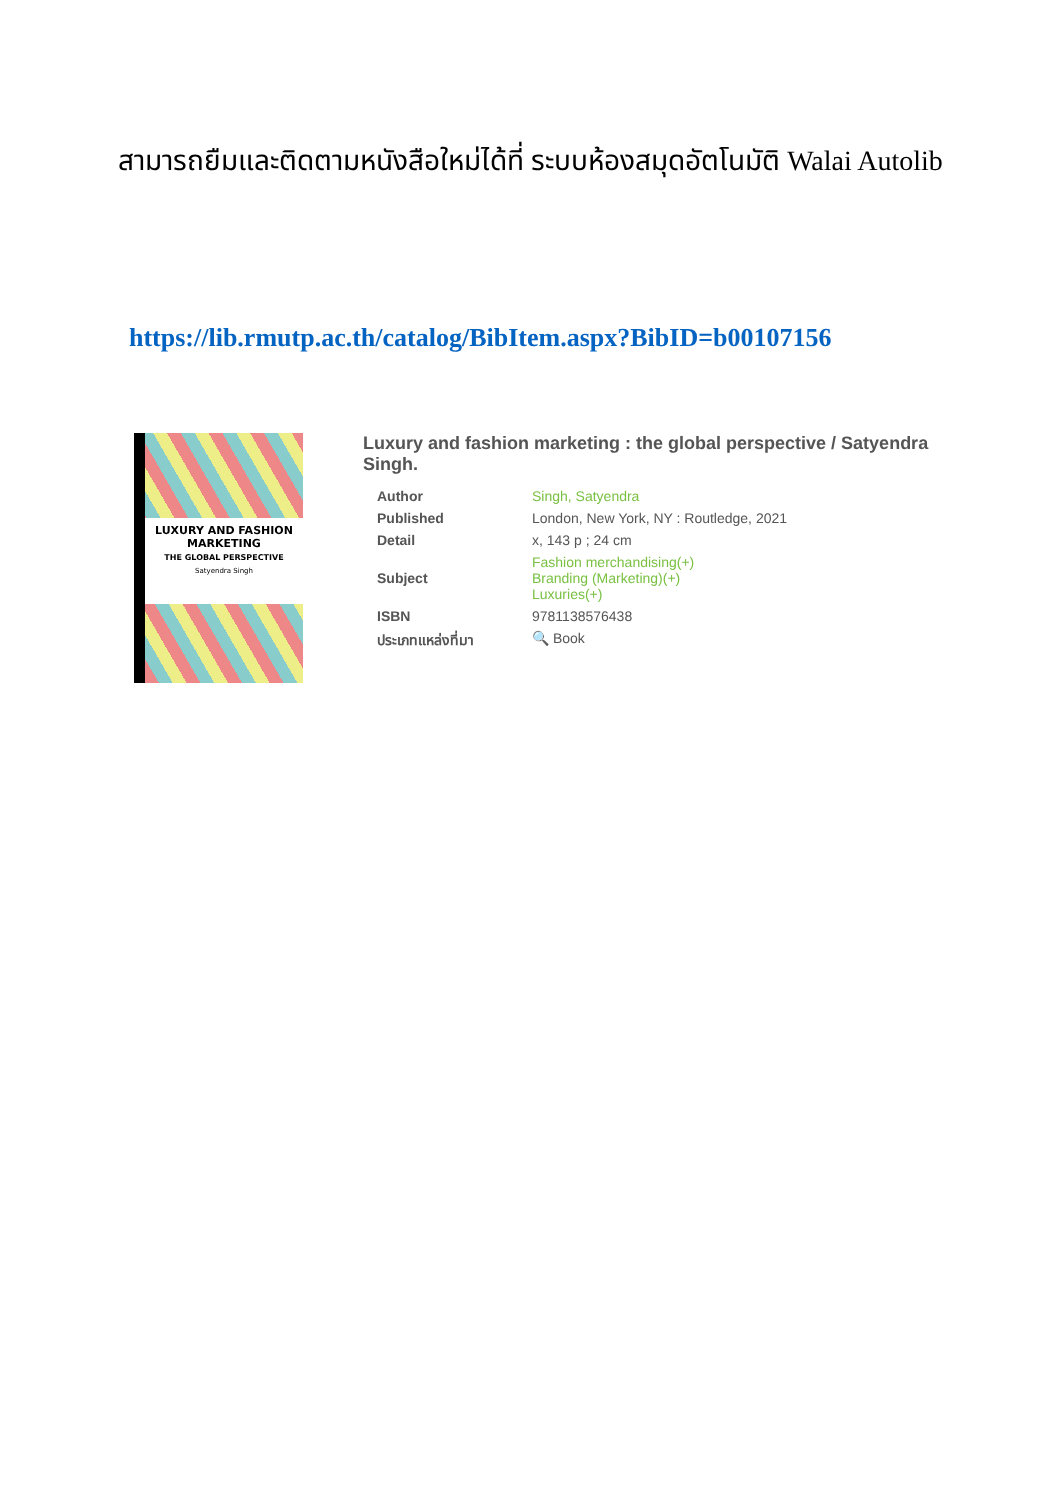สามารถยืมและติดตามหนังสือใหม่ได้ที่ ระบบห้องสมุดอัตโนมัติ Walai Autolib
https://lib.rmutp.ac.th/catalog/BibItem.aspx?BibID=b00107156
LUXURY AND FASHION
MARKETING
THE GLOBAL PERSPECTIVE
Satyendra Singh
Luxury and fashion marketing : the global perspective / Satyendra Singh.
| Author | Singh, Satyendra |
| Published | London, New York, NY : Routledge, 2021 |
| Detail | x, 143 p ; 24 cm |
| Subject | Fashion merchandising(+) Branding (Marketing)(+) Luxuries(+) |
| ISBN | 9781138576438 |
| ประเภทแหล่งที่มา | 🔍 Book |